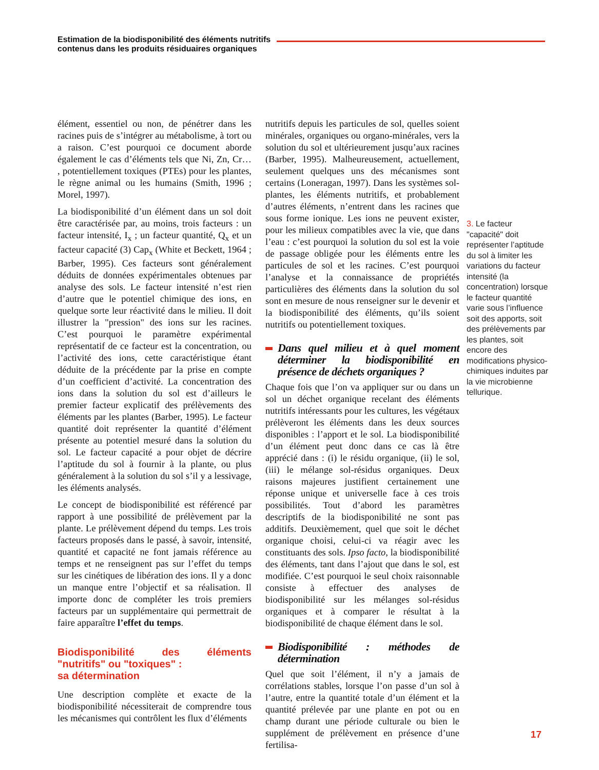Estimation de la biodisponibilité des éléments nutritifs
contenus dans les produits résiduaires organiques
élément, essentiel ou non, de pénétrer dans les racines puis de s’intégrer au métabolisme, à tort ou a raison. C’est pourquoi ce document aborde également le cas d’éléments tels que Ni, Zn, Cr… , potentiellement toxiques (PTEs) pour les plantes, le règne animal ou les humains (Smith, 1996 ; Morel, 1997).
La biodisponibilité d’un élément dans un sol doit être caractérisée par, au moins, trois facteurs : un facteur intensité, I<sub>x</sub> ; un facteur quantité, Q<sub>x</sub> et un facteur capacité (3) Cap<sub>x</sub> (White et Beckett, 1964 ; Barber, 1995). Ces facteurs sont généralement déduits de données expérimentales obtenues par analyse des sols. Le facteur intensité n’est rien d’autre que le potentiel chimique des ions, en quelque sorte leur réactivité dans le milieu. Il doit illustrer la "pression" des ions sur les racines. C’est pourquoi le paramètre expérimental représentatif de ce facteur est la concentration, ou l’activité des ions, cette caractéristique étant déduite de la précédente par la prise en compte d’un coefficient d’activité. La concentration des ions dans la solution du sol est d’ailleurs le premier facteur explicatif des prélèvements des éléments par les plantes (Barber, 1995). Le facteur quantité doit représenter la quantité d’élément présente au potentiel mesuré dans la solution du sol. Le facteur capacité a pour objet de décrire l’aptitude du sol à fournir à la plante, ou plus généralement à la solution du sol s’il y a lessivage, les éléments analysés.
Le concept de biodisponibilité est référencé par rapport à une possibilité de prélèvement par la plante. Le prélèvement dépend du temps. Les trois facteurs proposés dans le passé, à savoir, intensité, quantité et capacité ne font jamais référence au temps et ne renseignent pas sur l’effet du temps sur les cinétiques de libération des ions. Il y a donc un manque entre l’objectif et sa réalisation. Il importe donc de compléter les trois premiers facteurs par un supplémentaire qui permettrait de faire apparaître l’effet du temps.
Biodisponibilité des éléments "nutritifs" ou "toxiques" :
sa détermination
Une description complète et exacte de la biodisponibilité nécessiterait de comprendre tous les mécanismes qui contrôlent les flux d’éléments
nutritifs depuis les particules de sol, quelles soient minérales, organiques ou organo-minérales, vers la solution du sol et ultérieurement jusqu’aux racines (Barber, 1995). Malheureusement, actuellement, seulement quelques uns des mécanismes sont certains (Loneragan, 1997). Dans les systèmes sol-plantes, les éléments nutritifs, et probablement d’autres éléments, n’entrent dans les racines que sous forme ionique. Les ions ne peuvent exister, pour les milieux compatibles avec la vie, que dans l’eau : c’est pourquoi la solution du sol est la voie de passage obligée pour les éléments entre les particules de sol et les racines. C’est pourquoi l’analyse et la connaissance de propriétés particulières des éléments dans la solution du sol sont en mesure de nous renseigner sur le devenir et la biodisponibilité des éléments, qu’ils soient nutritifs ou potentiellement toxiques.
Dans quel milieu et à quel moment déterminer la biodisponibilité en présence de déchets organiques ?
Chaque fois que l’on va appliquer sur ou dans un sol un déchet organique recelant des éléments nutritifs intéressants pour les cultures, les végétaux prélèveront les éléments dans les deux sources disponibles : l’apport et le sol. La biodisponibilité d’un élément peut donc dans ce cas là être apprécié dans : (i) le résidu organique, (ii) le sol, (iii) le mélange sol-résidus organiques. Deux raisons majeures justifient certainement une réponse unique et universelle face à ces trois possibilités. Tout d’abord les paramètres descriptifs de la biodisponibilité ne sont pas additifs. Deuxièmement, quel que soit le déchet organique choisi, celui-ci va réagir avec les constituants des sols. Ipso facto, la biodisponibilité des éléments, tant dans l’ajout que dans le sol, est modifiée. C’est pourquoi le seul choix raisonnable consiste à effectuer des analyses de biodisponibilité sur les mélanges sol-résidus organiques et à comparer le résultat à la biodisponibilité de chaque élément dans le sol.
Biodisponibilité : méthodes de détermination
Quel que soit l’élément, il n’y a jamais de corrélations stables, lorsque l’on passe d’un sol à l’autre, entre la quantité totale d’un élément et la quantité prélevée par une plante en pot ou en champ durant une période culturale ou bien le supplément de prélèvement en présence d’une fertilisa-
3. Le facteur "capacité" doit représenter l’aptitude du sol à limiter les variations du facteur intensité (la concentration) lorsque le facteur quantité varie sous l’influence soit des apports, soit des prélèvements par les plantes, soit encore des modifications physico-chimiques induites par la vie microbienne tellurique.
17